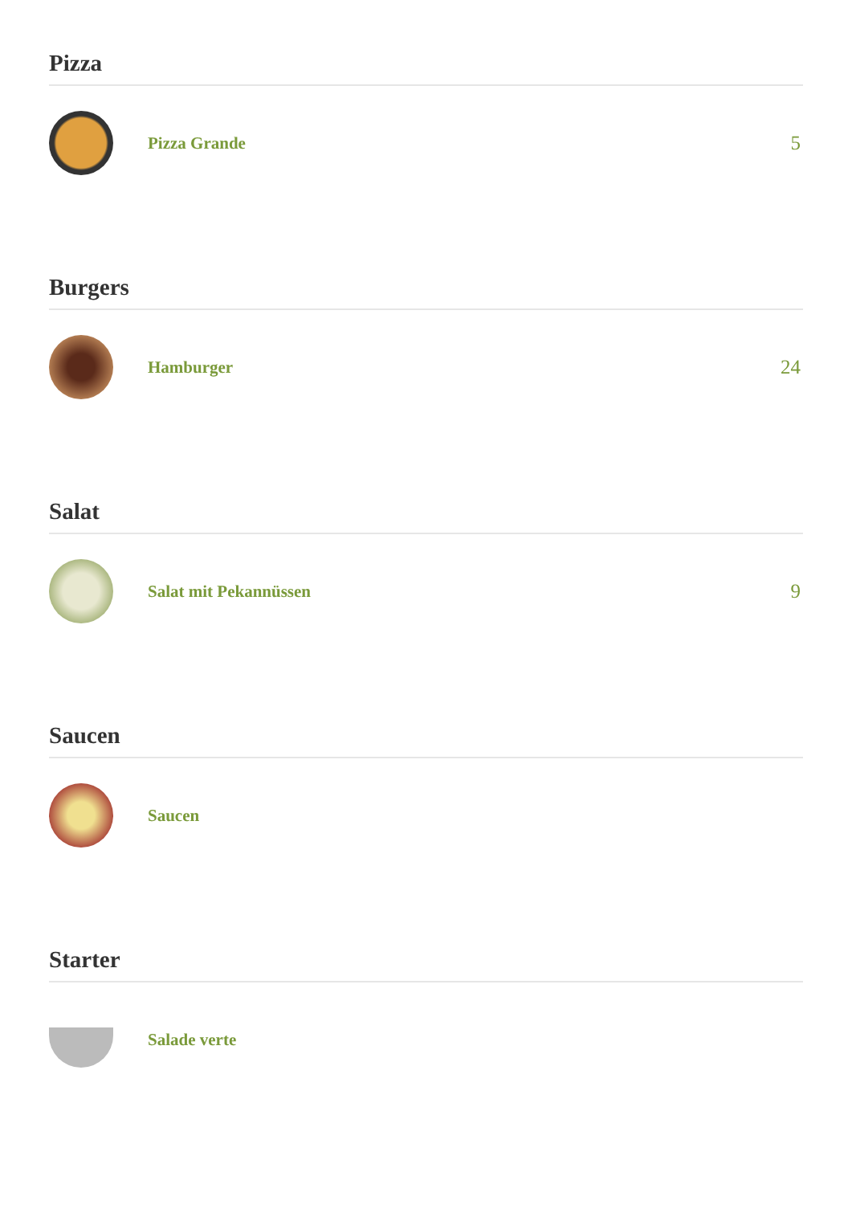Pizza
Pizza Grande
5
Burgers
Hamburger
24
Salat
Salat mit Pekannüssen
9
Saucen
Saucen
Starter
Salade verte